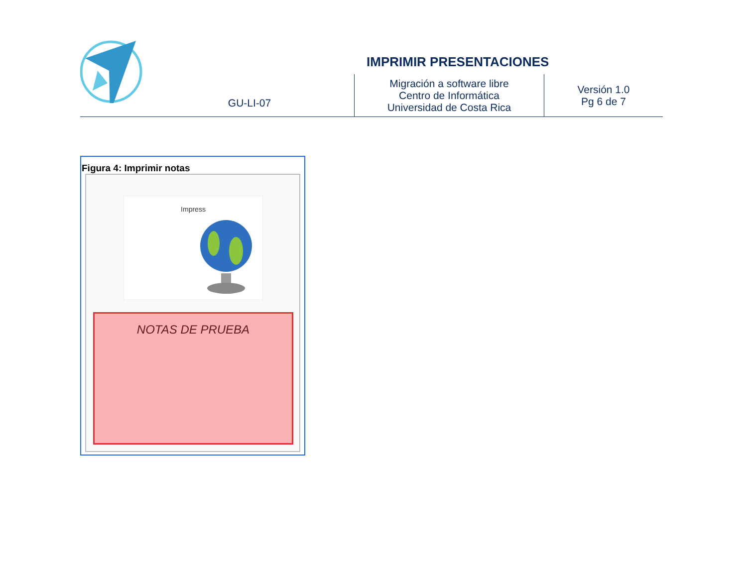IMPRIMIR PRESENTACIONES
| | GU-LI-07 | Migración a software libre Centro de Informática Universidad de Costa Rica | Versión 1.0 Pg 6 de 7 |
Figura 4: Imprimir notas
Impress
NOTAS DE PRUEBA